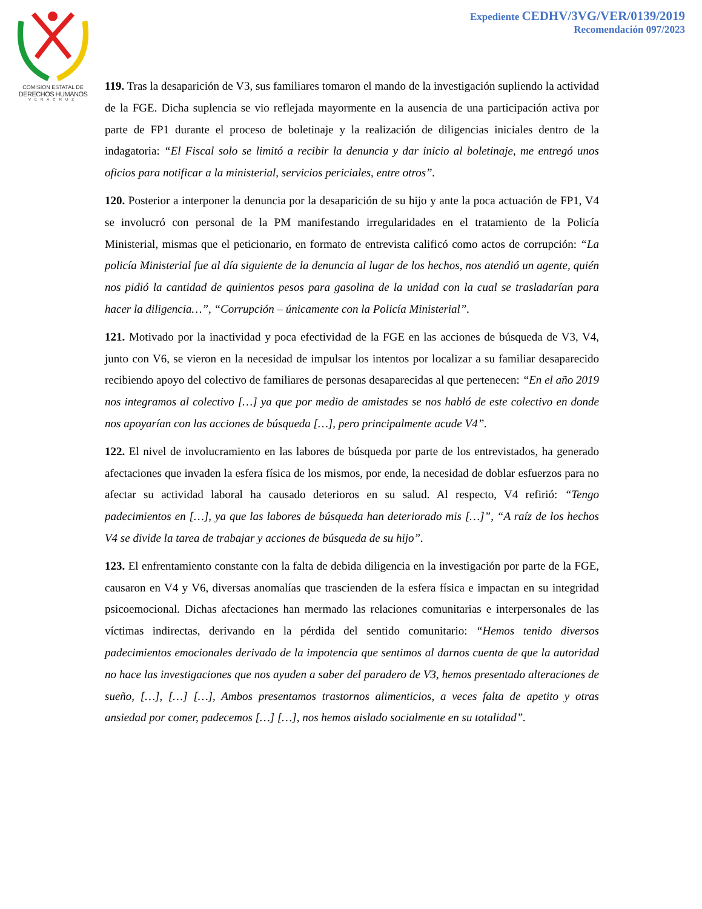COMISION ESTATAL DE
DERECHOS HUMANOS
VERACRUZ
Expediente CEDHV/3VG/VER/0139/2019
Recomendación 097/2023
119. Tras la desaparición de V3, sus familiares tomaron el mando de la investigación supliendo la actividad de la FGE. Dicha suplencia se vio reflejada mayormente en la ausencia de una participación activa por parte de FP1 durante el proceso de boletinaje y la realización de diligencias iniciales dentro de la indagatoria: “El Fiscal solo se limitó a recibir la denuncia y dar inicio al boletinaje, me entregó unos oficios para notificar a la ministerial, servicios periciales, entre otros”.
120. Posterior a interponer la denuncia por la desaparición de su hijo y ante la poca actuación de FP1, V4 se involucró con personal de la PM manifestando irregularidades en el tratamiento de la Policía Ministerial, mismas que el peticionario, en formato de entrevista calificó como actos de corrupción: “La policía Ministerial fue al día siguiente de la denuncia al lugar de los hechos, nos atendió un agente, quién nos pidió la cantidad de quinientos pesos para gasolina de la unidad con la cual se trasladarían para hacer la diligencia…”, “Corrupción – únicamente con la Policía Ministerial”.
121. Motivado por la inactividad y poca efectividad de la FGE en las acciones de búsqueda de V3, V4, junto con V6, se vieron en la necesidad de impulsar los intentos por localizar a su familiar desaparecido recibiendo apoyo del colectivo de familiares de personas desaparecidas al que pertenecen: “En el año 2019 nos integramos al colectivo […] ya que por medio de amistades se nos habló de este colectivo en donde nos apoyarían con las acciones de búsqueda […], pero principalmente acude V4”.
122. El nivel de involucramiento en las labores de búsqueda por parte de los entrevistados, ha generado afectaciones que invaden la esfera física de los mismos, por ende, la necesidad de doblar esfuerzos para no afectar su actividad laboral ha causado deterioros en su salud. Al respecto, V4 refirió: “Tengo padecimientos en […], ya que las labores de búsqueda han deteriorado mis […]”, “A raíz de los hechos V4 se divide la tarea de trabajar y acciones de búsqueda de su hijo”.
123. El enfrentamiento constante con la falta de debida diligencia en la investigación por parte de la FGE, causaron en V4 y V6, diversas anomalías que trascienden de la esfera física e impactan en su integridad psicoemocional. Dichas afectaciones han mermado las relaciones comunitarias e interpersonales de las víctimas indirectas, derivando en la pérdida del sentido comunitario: “Hemos tenido diversos padecimientos emocionales derivado de la impotencia que sentimos al darnos cuenta de que la autoridad no hace las investigaciones que nos ayuden a saber del paradero de V3, hemos presentado alteraciones de sueño, […], […] […], Ambos presentamos trastornos alimenticios, a veces falta de apetito y otras ansiedad por comer, padecemos […] […], nos hemos aislado socialmente en su totalidad”.